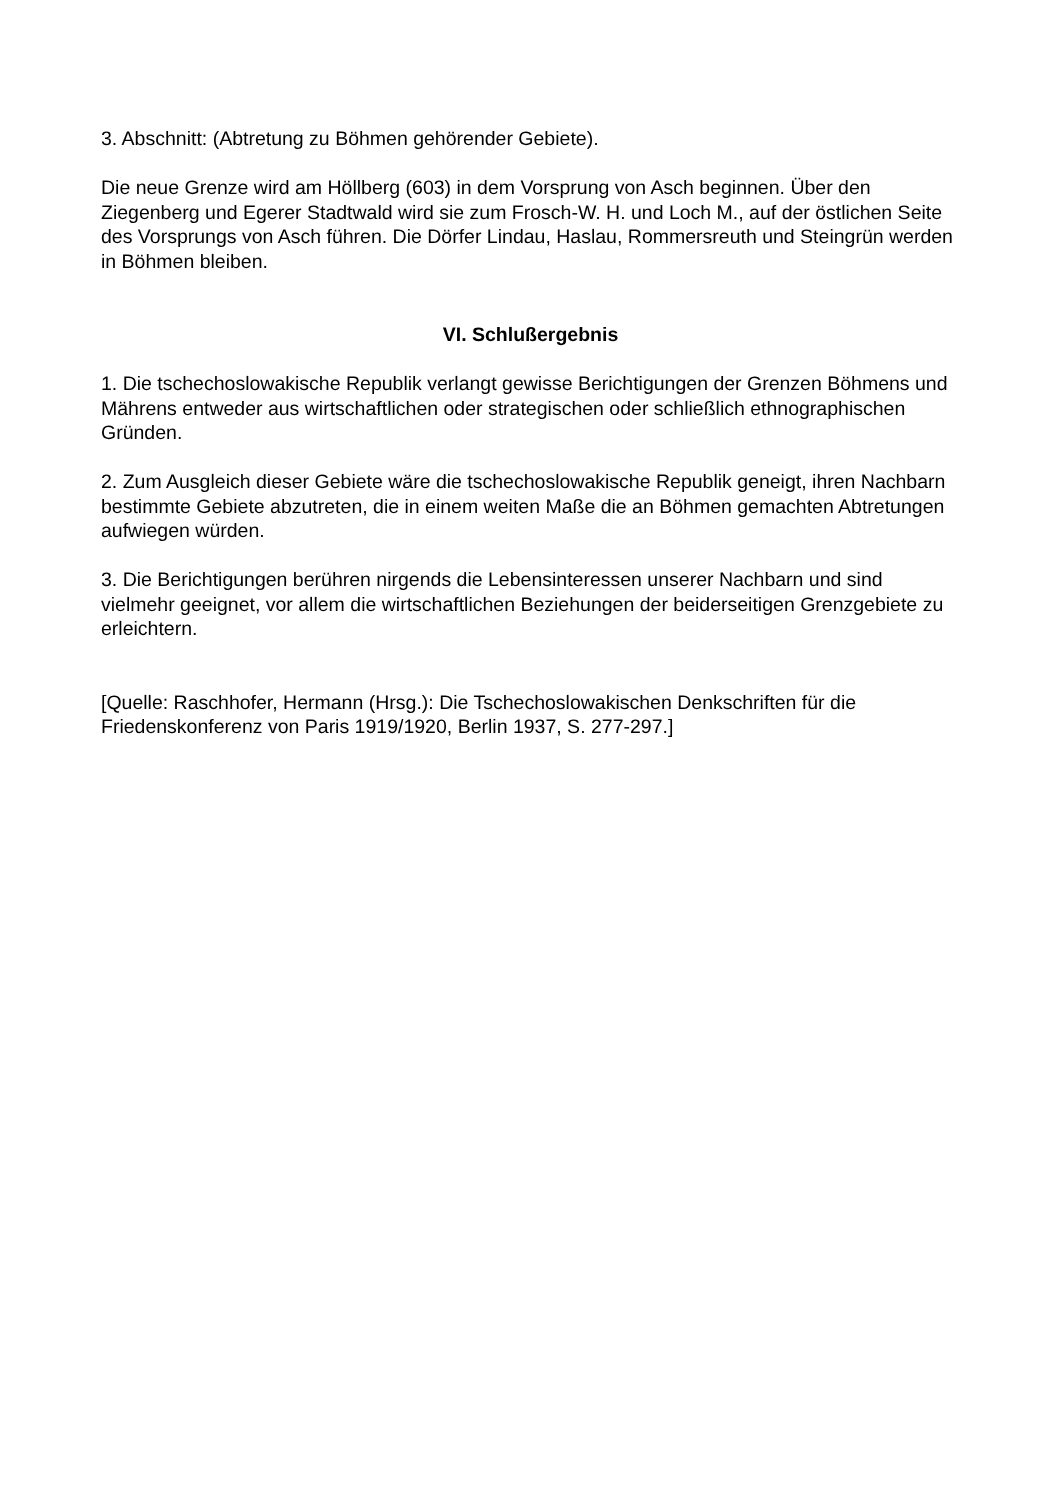3. Abschnitt: (Abtretung zu Böhmen gehörender Gebiete).
Die neue Grenze wird am Höllberg (603) in dem Vorsprung von Asch beginnen. Über den Ziegenberg und Egerer Stadtwald wird sie zum Frosch-W. H. und Loch M., auf der östlichen Seite des Vorsprungs von Asch führen. Die Dörfer Lindau, Haslau, Rommersreuth und Steingrün werden in Böhmen bleiben.
VI. Schlußergebnis
1. Die tschechoslowakische Republik verlangt gewisse Berichtigungen der Grenzen Böhmens und Mährens entweder aus wirtschaftlichen oder strategischen oder schließlich ethnographischen Gründen.
2. Zum Ausgleich dieser Gebiete wäre die tschechoslowakische Republik geneigt, ihren Nachbarn bestimmte Gebiete abzutreten, die in einem weiten Maße die an Böhmen gemachten Abtretungen aufwiegen würden.
3. Die Berichtigungen berühren nirgends die Lebensinteressen unserer Nachbarn und sind vielmehr geeignet, vor allem die wirtschaftlichen Beziehungen der beiderseitigen Grenzgebiete zu erleichtern.
[Quelle: Raschhofer, Hermann (Hrsg.): Die Tschechoslowakischen Denkschriften für die Friedenskonferenz von Paris 1919/1920, Berlin 1937, S. 277-297.]